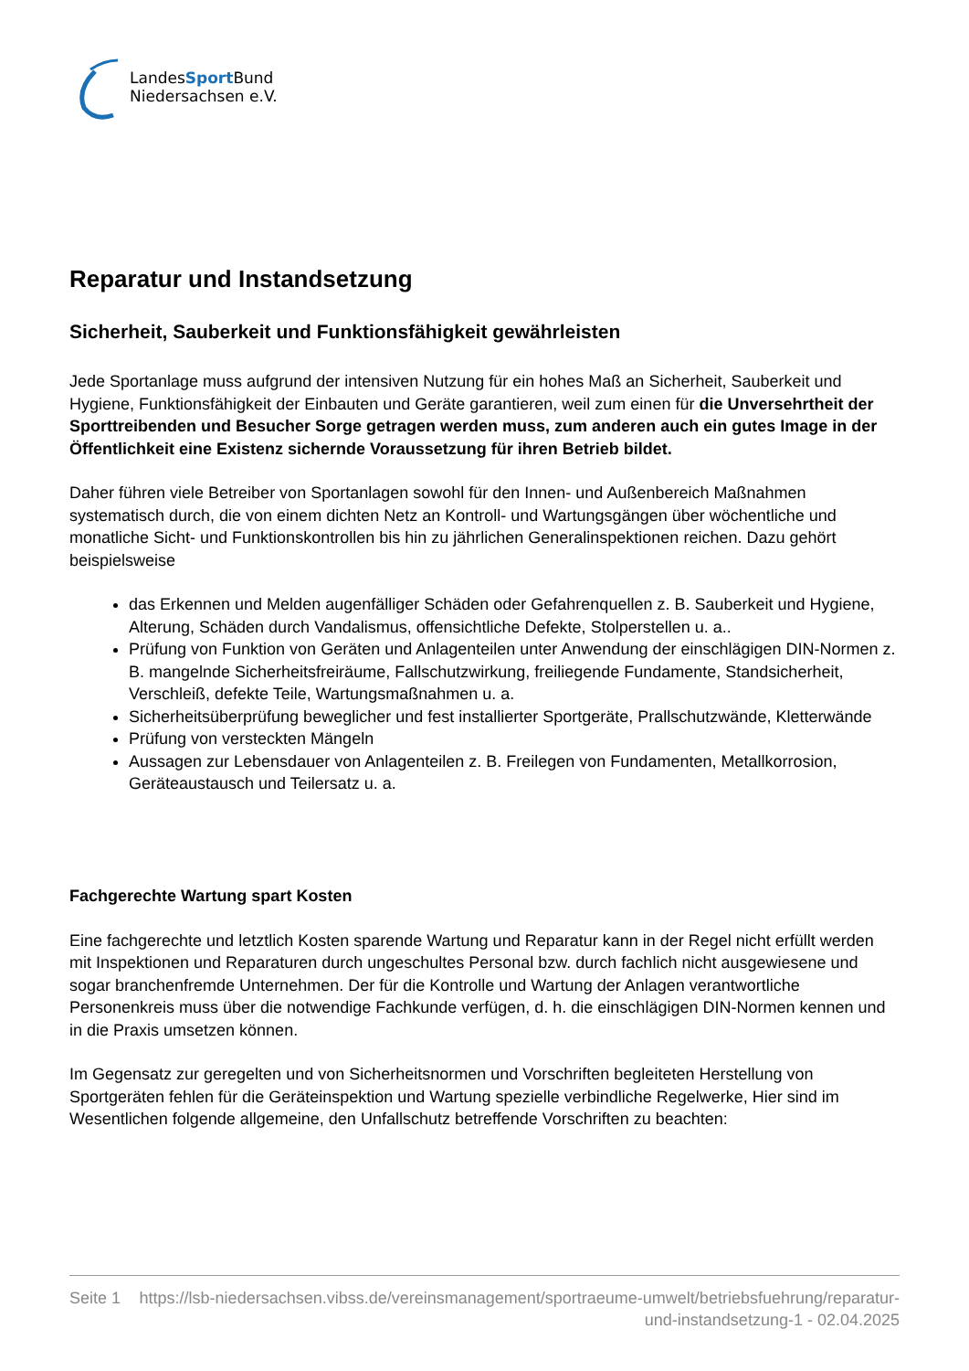LandesSport Bund
Niedersachsen e.V.
Reparatur und Instandsetzung
Sicherheit, Sauberkeit und Funktionsfähigkeit gewährleisten
Jede Sportanlage muss aufgrund der intensiven Nutzung für ein hohes Maß an Sicherheit, Sauberkeit und Hygiene, Funktionsfähigkeit der Einbauten und Geräte garantieren, weil zum einen für die Unversehrtheit der Sporttreibenden und Besucher Sorge getragen werden muss, zum anderen auch ein gutes Image in der Öffentlichkeit eine Existenz sichernde Voraussetzung für ihren Betrieb bildet.
Daher führen viele Betreiber von Sportanlagen sowohl für den Innen- und Außenbereich Maßnahmen systematisch durch, die von einem dichten Netz an Kontroll- und Wartungsgängen über wöchentliche und monatliche Sicht- und Funktionskontrollen bis hin zu jährlichen Generalinspektionen reichen. Dazu gehört beispielsweise
das Erkennen und Melden augenfälliger Schäden oder Gefahrenquellen z. B. Sauberkeit und Hygiene, Alterung, Schäden durch Vandalismus, offensichtliche Defekte, Stolperstellen u. a..
Prüfung von Funktion von Geräten und Anlagenteilen unter Anwendung der einschlägigen DIN-Normen z. B. mangelnde Sicherheitsfreiräume, Fallschutzwirkung, freiliegende Fundamente, Standsicherheit, Verschleiß, defekte Teile, Wartungsmaßnahmen u. a.
Sicherheitsüberprüfung beweglicher und fest installierter Sportgeräte, Prallschutzwände, Kletterwände
Prüfung von versteckten Mängeln
Aussagen zur Lebensdauer von Anlagenteilen z. B. Freilegen von Fundamenten, Metallkorrosion, Geräteaustausch und Teilersatz u. a.
Fachgerechte Wartung spart Kosten
Eine fachgerechte und letztlich Kosten sparende Wartung und Reparatur kann in der Regel nicht erfüllt werden mit Inspektionen und Reparaturen durch ungeschultes Personal bzw. durch fachlich nicht ausgewiesene und sogar branchenfremde Unternehmen. Der für die Kontrolle und Wartung der Anlagen verantwortliche Personenkreis muss über die notwendige Fachkunde verfügen, d. h. die einschlägigen DIN-Normen kennen und in die Praxis umsetzen können.
Im Gegensatz zur geregelten und von Sicherheitsnormen und Vorschriften begleiteten Herstellung von Sportgeräten fehlen für die Geräteinspektion und Wartung spezielle verbindliche Regelwerke, Hier sind im Wesentlichen folgende allgemeine, den Unfallschutz betreffende Vorschriften zu beachten:
Seite 1 https://lsb-niedersachsen.vibss.de/vereinsmanagement/sportraeume-umwelt/betriebsfuehrung/reparatur-und-instandsetzung-1 - 02.04.2025